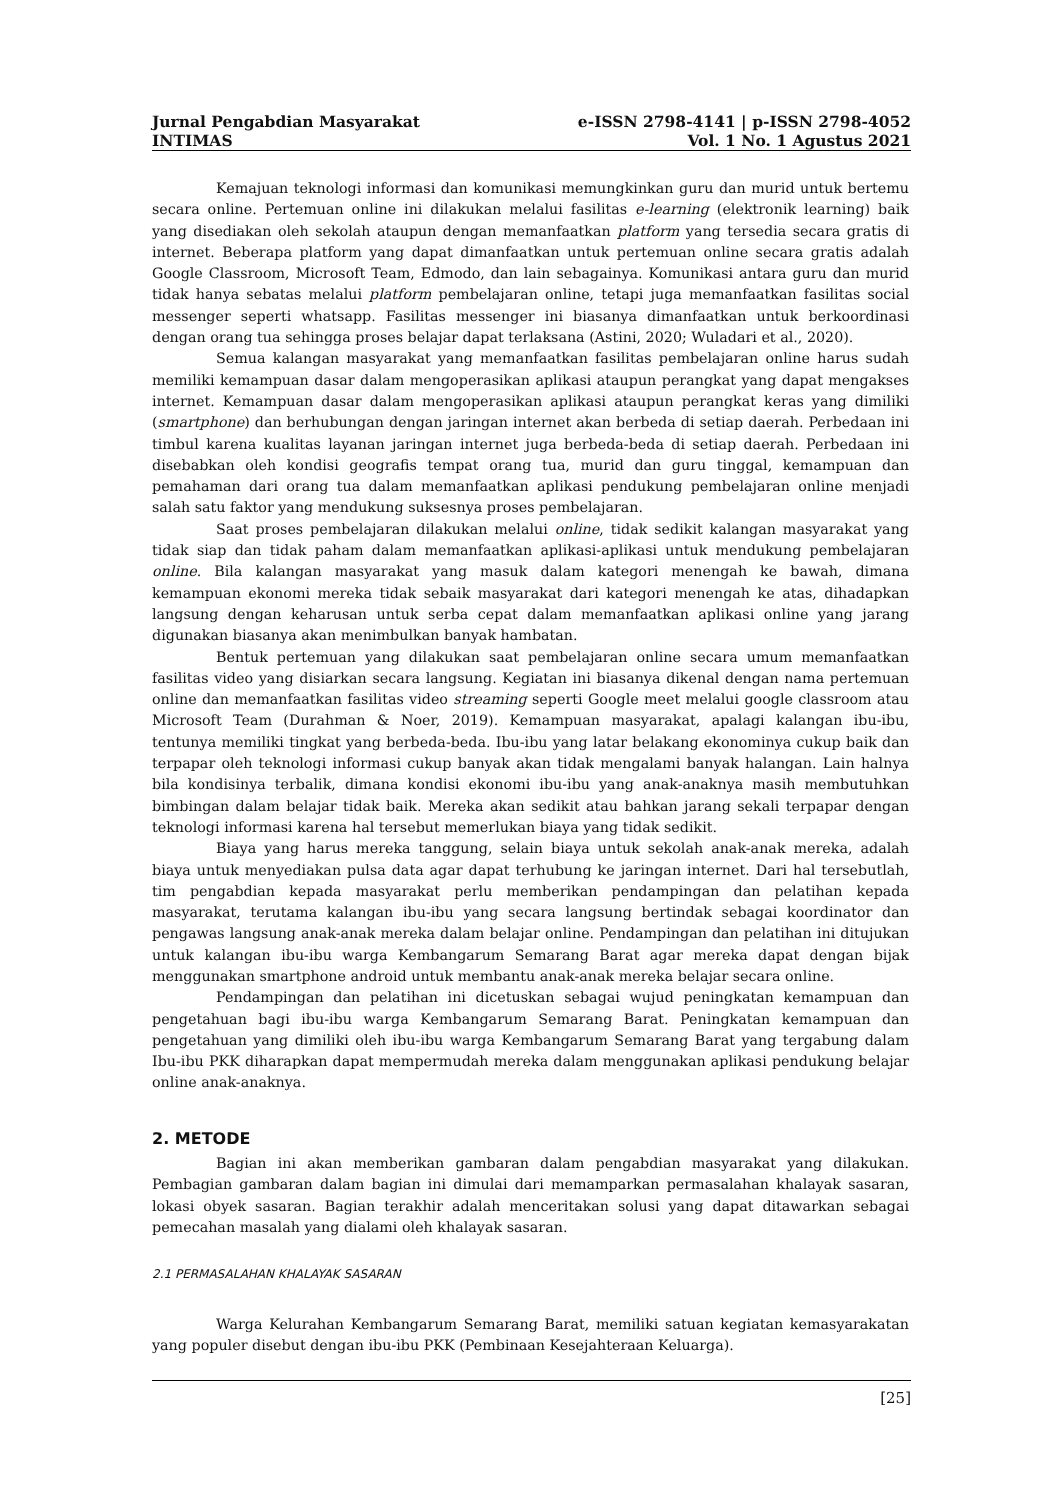e-ISSN 2798-4141 | p-ISSN 2798-4052
Vol. 1 No. 1 Agustus 2021
Jurnal Pengabdian Masyarakat
INTIMAS
Kemajuan teknologi informasi dan komunikasi memungkinkan guru dan murid untuk bertemu secara online. Pertemuan online ini dilakukan melalui fasilitas e-learning (elektronik learning) baik yang disediakan oleh sekolah ataupun dengan memanfaatkan platform yang tersedia secara gratis di internet. Beberapa platform yang dapat dimanfaatkan untuk pertemuan online secara gratis adalah Google Classroom, Microsoft Team, Edmodo, dan lain sebagainya. Komunikasi antara guru dan murid tidak hanya sebatas melalui platform pembelajaran online, tetapi juga memanfaatkan fasilitas social messenger seperti whatsapp. Fasilitas messenger ini biasanya dimanfaatkan untuk berkoordinasi dengan orang tua sehingga proses belajar dapat terlaksana (Astini, 2020; Wuladari et al., 2020).
Semua kalangan masyarakat yang memanfaatkan fasilitas pembelajaran online harus sudah memiliki kemampuan dasar dalam mengoperasikan aplikasi ataupun perangkat yang dapat mengakses internet. Kemampuan dasar dalam mengoperasikan aplikasi ataupun perangkat keras yang dimiliki (smartphone) dan berhubungan dengan jaringan internet akan berbeda di setiap daerah. Perbedaan ini timbul karena kualitas layanan jaringan internet juga berbeda-beda di setiap daerah. Perbedaan ini disebabkan oleh kondisi geografis tempat orang tua, murid dan guru tinggal, kemampuan dan pemahaman dari orang tua dalam memanfaatkan aplikasi pendukung pembelajaran online menjadi salah satu faktor yang mendukung suksesnya proses pembelajaran.
Saat proses pembelajaran dilakukan melalui online, tidak sedikit kalangan masyarakat yang tidak siap dan tidak paham dalam memanfaatkan aplikasi-aplikasi untuk mendukung pembelajaran online. Bila kalangan masyarakat yang masuk dalam kategori menengah ke bawah, dimana kemampuan ekonomi mereka tidak sebaik masyarakat dari kategori menengah ke atas, dihadapkan langsung dengan keharusan untuk serba cepat dalam memanfaatkan aplikasi online yang jarang digunakan biasanya akan menimbulkan banyak hambatan.
Bentuk pertemuan yang dilakukan saat pembelajaran online secara umum memanfaatkan fasilitas video yang disiarkan secara langsung. Kegiatan ini biasanya dikenal dengan nama pertemuan online dan memanfaatkan fasilitas video streaming seperti Google meet melalui google classroom atau Microsoft Team (Durahman & Noer, 2019). Kemampuan masyarakat, apalagi kalangan ibu-ibu, tentunya memiliki tingkat yang berbeda-beda. Ibu-ibu yang latar belakang ekonominya cukup baik dan terpapar oleh teknologi informasi cukup banyak akan tidak mengalami banyak halangan. Lain halnya bila kondisinya terbalik, dimana kondisi ekonomi ibu-ibu yang anak-anaknya masih membutuhkan bimbingan dalam belajar tidak baik. Mereka akan sedikit atau bahkan jarang sekali terpapar dengan teknologi informasi karena hal tersebut memerlukan biaya yang tidak sedikit.
Biaya yang harus mereka tanggung, selain biaya untuk sekolah anak-anak mereka, adalah biaya untuk menyediakan pulsa data agar dapat terhubung ke jaringan internet. Dari hal tersebutlah, tim pengabdian kepada masyarakat perlu memberikan pendampingan dan pelatihan kepada masyarakat, terutama kalangan ibu-ibu yang secara langsung bertindak sebagai koordinator dan pengawas langsung anak-anak mereka dalam belajar online. Pendampingan dan pelatihan ini ditujukan untuk kalangan ibu-ibu warga Kembangarum Semarang Barat agar mereka dapat dengan bijak menggunakan smartphone android untuk membantu anak-anak mereka belajar secara online.
Pendampingan dan pelatihan ini dicetuskan sebagai wujud peningkatan kemampuan dan pengetahuan bagi ibu-ibu warga Kembangarum Semarang Barat. Peningkatan kemampuan dan pengetahuan yang dimiliki oleh ibu-ibu warga Kembangarum Semarang Barat yang tergabung dalam Ibu-ibu PKK diharapkan dapat mempermudah mereka dalam menggunakan aplikasi pendukung belajar online anak-anaknya.
2. METODE
Bagian ini akan memberikan gambaran dalam pengabdian masyarakat yang dilakukan. Pembagian gambaran dalam bagian ini dimulai dari memamparkan permasalahan khalayak sasaran, lokasi obyek sasaran. Bagian terakhir adalah menceritakan solusi yang dapat ditawarkan sebagai pemecahan masalah yang dialami oleh khalayak sasaran.
2.1 PERMASALAHAN KHALAYAK SASARAN
Warga Kelurahan Kembangarum Semarang Barat, memiliki satuan kegiatan kemasyarakatan yang populer disebut dengan ibu-ibu PKK (Pembinaan Kesejahteraan Keluarga).
[25]